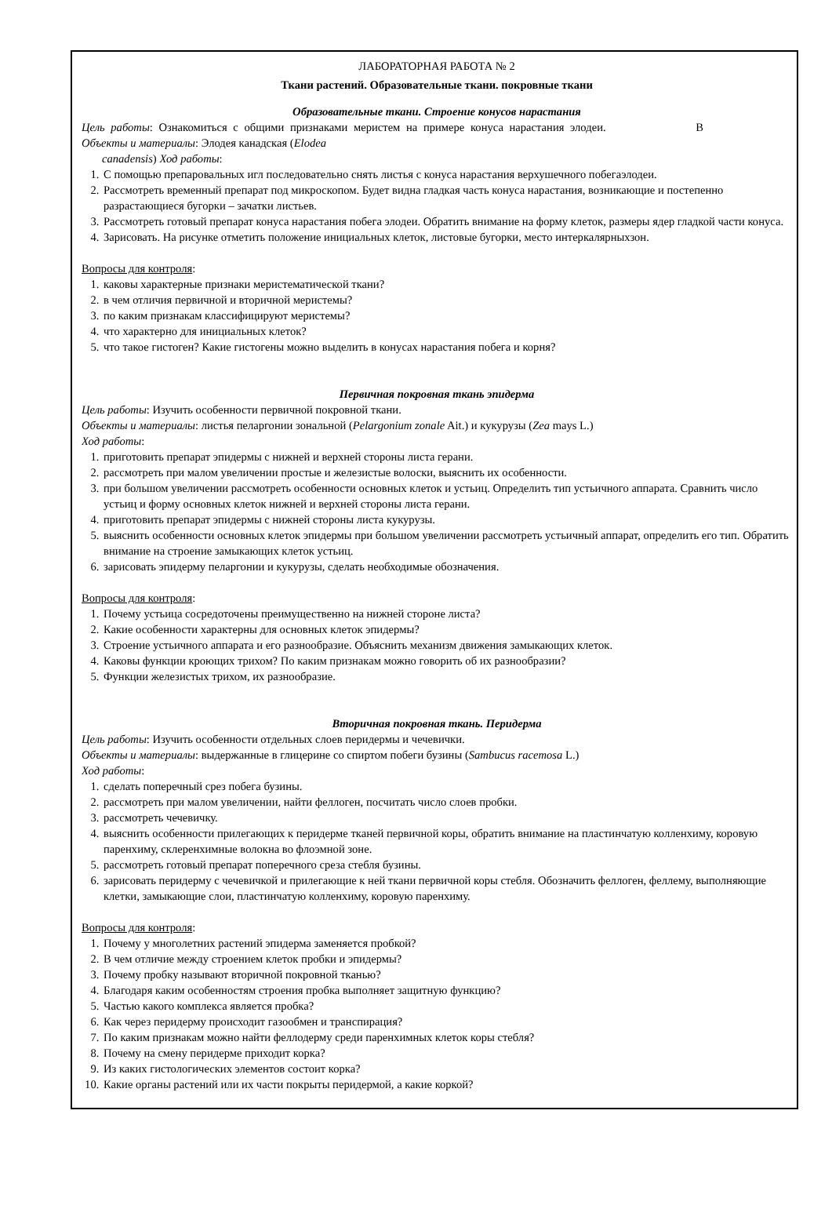ЛАБОРАТОРНАЯ РАБОТА № 2
Ткани растений. Образовательные ткани. покровные ткани
Образовательные ткани. Строение конусов нарастания
Цель работы: Ознакомиться с общими признаками меристем на примере конуса нарастания элодеи. В
Объекты и материалы: Элодея канадская (Elodea
canadensis) Ход работы:
1. С помощью препаровальных игл последовательно снять листья с конуса нарастания верхушечного побегаэлодеи.
2. Рассмотреть временный препарат под микроскопом. Будет видна гладкая часть конуса нарастания, возникающие и постепенно разрастающиеся бугорки – зачатки листьев.
3. Рассмотреть готовый препарат конуса нарастания побега элодеи. Обратить внимание на форму клеток, размеры ядер гладкой части конуса.
4. Зарисовать. На рисунке отметить положение инициальных клеток, листовые бугорки, место интеркалярныхзон.
Вопросы для контроля:
1. каковы характерные признаки меристематической ткани?
2. в чем отличия первичной и вторичной меристемы?
3. по каким признакам классифицируют меристемы?
4. что характерно для инициальных клеток?
5. что такое гистоген? Какие гистогены можно выделить в конусах нарастания побега и корня?
Первичная покровная ткань эпидерма
Цель работы: Изучить особенности первичной покровной ткани.
Объекты и материалы: листья пеларгонии зональной (Pelargonium zonale Ait.) и кукурузы (Zea mays L.)
Ход работы:
1. приготовить препарат эпидермы с нижней и верхней стороны листа герани.
2. рассмотреть при малом увеличении простые и железистые волоски, выяснить их особенности.
3. при большом увеличении рассмотреть особенности основных клеток и устьиц. Определить тип устьичного аппарата. Сравнить число устьиц и форму основных клеток нижней и верхней стороны листа герани.
4. приготовить препарат эпидермы с нижней стороны листа кукурузы.
5. выяснить особенности основных клеток эпидермы при большом увеличении рассмотреть устьичный аппарат, определить его тип. Обратить внимание на строение замыкающих клеток устьиц.
6. зарисовать эпидерму пеларгонии и кукурузы, сделать необходимые обозначения.
Вопросы для контроля:
1. Почему устьица сосредоточены преимущественно на нижней стороне листа?
2. Какие особенности характерны для основных клеток эпидермы?
3. Строение устьичного аппарата и его разнообразие. Объяснить механизм движения замыкающих клеток.
4. Каковы функции кроющих трихом? По каким признакам можно говорить об их разнообразии?
5. Функции железистых трихом, их разнообразие.
Вторичная покровная ткань. Перидерма
Цель работы: Изучить особенности отдельных слоев перидермы и чечевички.
Объекты и материалы: выдержанные в глицерине со спиртом побеги бузины (Sambucus racemosa L.)
Ход работы:
1. сделать поперечный срез побега бузины.
2. рассмотреть при малом увеличении, найти феллоген, посчитать число слоев пробки.
3. рассмотреть чечевичку.
4. выяснить особенности прилегающих к перидерме тканей первичной коры, обратить внимание на пластинчатую колленхиму, коровую паренхиму, склеренхимные волокна во флоэмной зоне.
5. рассмотреть готовый препарат поперечного среза стебля бузины.
6. зарисовать перидерму с чечевичкой и прилегающие к ней ткани первичной коры стебля. Обозначить феллоген, феллему, выполняющие клетки, замыкающие слои, пластинчатую колленхиму, коровую паренхиму.
Вопросы для контроля:
1. Почему у многолетних растений эпидерма заменяется пробкой?
2. В чем отличие между строением клеток пробки и эпидермы?
3. Почему пробку называют вторичной покровной тканью?
4. Благодаря каким особенностям строения пробка выполняет защитную функцию?
5. Частью какого комплекса является пробка?
6. Как через перидерму происходит газообмен и транспирация?
7. По каким признакам можно найти феллодерму среди паренхимных клеток коры стебля?
8. Почему на смену перидерме приходит корка?
9. Из каких гистологических элементов состоит корка?
10. Какие органы растений или их части покрыты перидермой, а какие коркой?